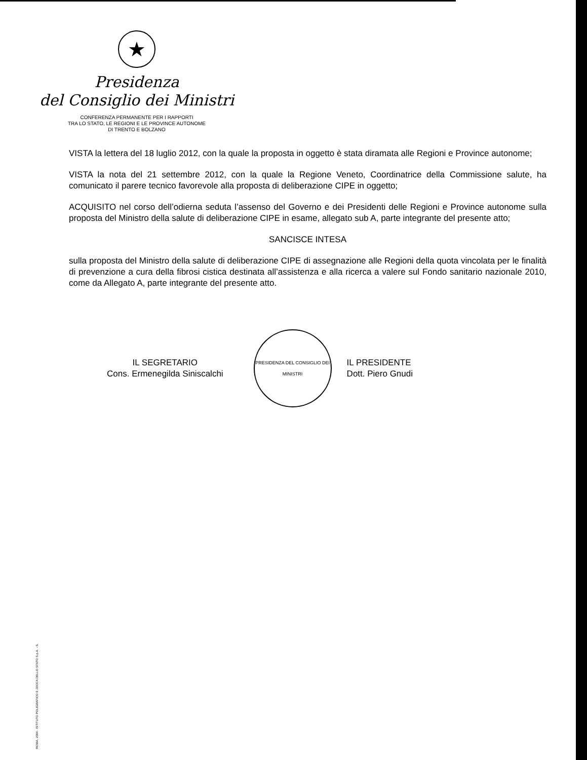★
Presidenza
del Consiglio dei Ministri
CONFERENZA PERMANENTE PER I RAPPORTI
TRA LO STATO, LE REGIONI E LE PROVINCE AUTONOME
DI TRENTO E BOLZANO
VISTA la lettera del 18 luglio 2012, con la quale la proposta in oggetto è stata diramata alle Regioni e Province autonome;
VISTA la nota del 21 settembre 2012, con la quale la Regione Veneto, Coordinatrice della Commissione salute, ha comunicato il parere tecnico favorevole alla proposta di deliberazione CIPE in oggetto;
ACQUISITO nel corso dell’odierna seduta l’assenso del Governo e dei Presidenti delle Regioni e Province autonome sulla proposta del Ministro della salute di deliberazione CIPE in esame, allegato sub A, parte integrante del presente atto;
SANCISCE INTESA
sulla proposta del Ministro della salute di deliberazione CIPE di assegnazione alle Regioni della quota vincolata per le finalità di prevenzione a cura della fibrosi cistica destinata all’assistenza e alla ricerca a valere sul Fondo sanitario nazionale 2010, come da Allegato A, parte integrante del presente atto.
IL SEGRETARIO
Cons. Ermenegilda Siniscalchi
PRESIDENZA DEL CONSIGLIO DEI MINISTRI
IL PRESIDENTE
Dott. Piero Gnudi
ROMA, 2004 - ISTITUTO POLIGRAFICO E ZECCA DELLO STATO S.p.A. - S.